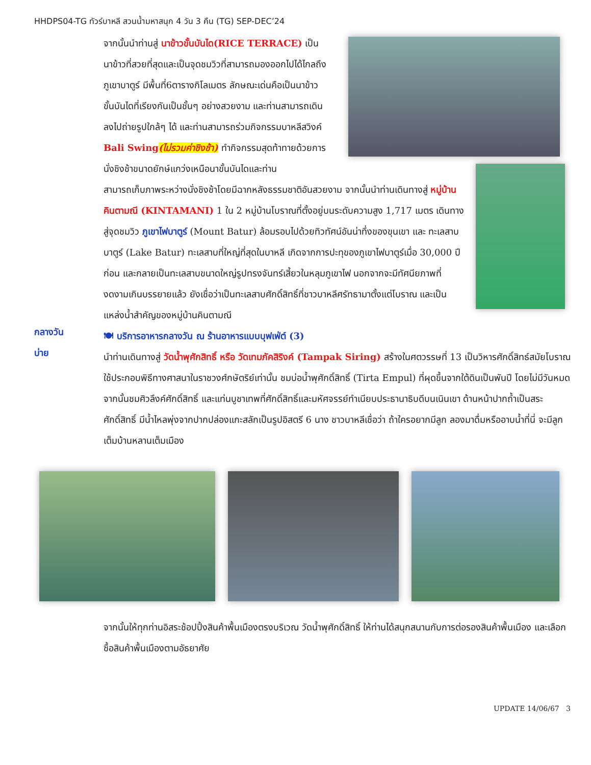HHDPS04-TG ทัวร์บาหลี สวนน้ำมหาสนุก 4 วัน 3 คืน (TG) SEP-DEC’24
จากนั้นนำท่านสู่ นาข้าวขั้นบันได(RICE TERRACE) เป็นนาข้าวที่สวยที่สุดและเป็นจุดชมวิวที่สามารถมองออกไปได้ไกลถึงภูเขาบาตูร์ มีพื้นที่6ตารางกิโลเมตร ลักษณะเด่นคือเป็นนาข้าวขั้นบันไดที่เรียงกันเป็นชั้นๆ อย่างสวยงาม และท่านสามารถเดินลงไปถ่ายรูปใกล้ๆ ได้ และท่านสามารถร่วมกิจกรรมบาหลีสวิงค์ Bali Swing(ไม่รวมค่าชิงช้า) ทำกิจกรรมสุดท้าทายด้วยการนั่งชิงช้าขนาดยักษ์แกว่งเหนือนาขั้นบันไดและท่าน
สามารถเก็บภาพระหว่างนั่งชิงช้าโดยมีฉากหลังธรรมชาติอันสวยงาม จากนั้นนำท่านเดินทางสู่ หมู่บ้านคินตามณี (KINTAMANI) 1 ใน 2 หมู่บ้านโบราณที่ตั้งอยู่บนระดับความสูง 1,717 เมตร เดินทางสู่จุดชมวิว ภูเขาไฟบาตูร์ (Mount Batur) ล้อมรอบไปด้วยทิวทัศน์อันน่าทึ่งของขุนเขา และ ทะเลสาบบาตูร์ (Lake Batur) ทะเลสาบที่ใหญ่ที่สุดในบาหลี เกิดจากการปะทุของภูเขาไฟบาตูร์เมื่อ 30,000 ปีก่อน และกลายเป็นทะเลสาบขนาดใหญ่รูปทรงจันทร์เสี้ยวในหลุมภูเขาไฟ นอกจากจะมีทัศนียภาพที่งดงามเกินบรรยายแล้ว ยังเชื่อว่าเป็นทะเลสาบศักดิ์สิทธิ์ที่ชาวบาหลีศรัทธามาตั้งแต่โบราณ และเป็นแหล่งน้ำสำคัญของหมู่บ้านคินตามณี
กลางวัน
🍽 บริการอาหารกลางวัน ณ ร้านอาหารแบบบุฟเฟ่ต์ (3)
บ่าย
นำท่านเดินทางสู่ วัดน้ำพุศักสิทธิ์ หรือ วัดเทมภัคสิริงค์ (Tampak Siring) สร้างในศตวรรษที่ 13 เป็นวิหารศักดิ์สิทธ์สมัยโบราณใช้ประกอบพิธีทางศาสนาในราชวงศ์กษัตริย์เท่านั้น ชมบ่อน้ำพุศักดิ์สิทธิ์ (Tirta Empul) ที่ผุดขึ้นจากใต้ดินเป็นพันปี โดยไม่มีวันหมด จากนั้นชมศิวลึงค์ศักดิ์สิทธิ์ และแท่นบูชาเทพที่ศักดิ์สิทธิ์และมหัศจรรย์ทำเนียบประธานาธิบดีบนเนินเขา ด้านหน้าปากถ้ำเป็นสระศักดิ์สิทธิ์ มีน้ำไหลพุ่งจากปากปล่องแกะสลักเป็นรูปอิสตรี 6 นาง ชาวบาหลีเชื่อว่า ถ้าใครอยากมีลูก ลองมาดื่มหรืออาบน้ำที่นี่ จะมีลูกเต็มบ้านหลานเต็มเมือง
จากนั้นให้ทุกท่านอิสระช้อปปิ้งสินค้าพื้นเมืองตรงบริเวณ วัดน้ำพุศักดิ์สิทธิ์ ให้ท่านได้สนุกสนานกับการต่อรองสินค้าพื้นเมือง และเลือกซื้อสินค้าพื้นเมืองตามอัธยาศัย
UPDATE 14/06/67 3